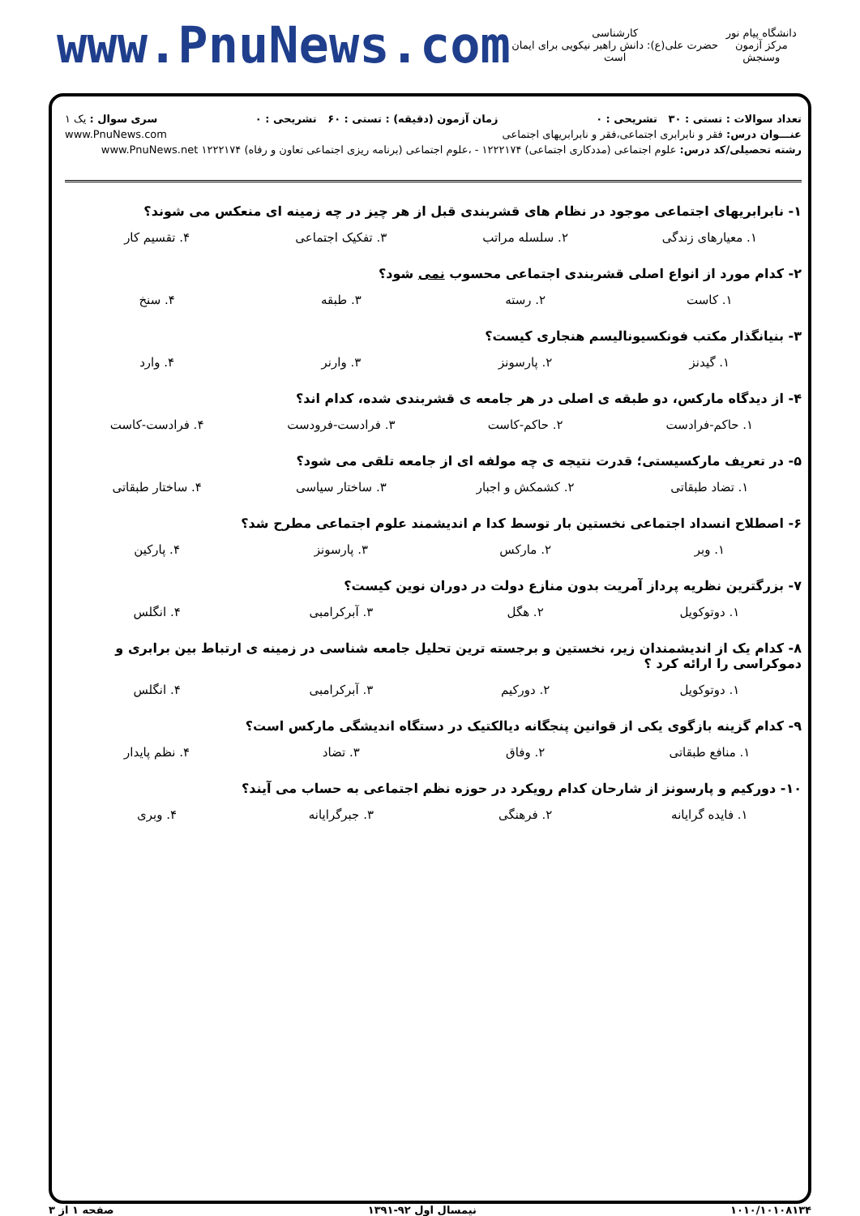www.PnuNews.com
کارشناسی
حضرت علی(ع): دانش راهبر نیکویی برای ایمان است
دانشگاه پیام نور
مرکز آزمون وسنجش
تعداد سوالات : تستی : ۳۰ تشریحی : ۰ زمان آزمون (دقیقه) : تستی : ۶۰ تشریحی : ۰ سری سوال : یک ۱
عنـــوان درس: فقر و نابرابری اجتماعی،فقر و نابرابریهای اجتماعی www.PnuNews.com
رشته تحصیلی/کد درس: علوم اجتماعی (مددکاری اجتماعی) ۱۲۲۲۱۷۴ - ،علوم اجتماعی (برنامه ریزی اجتماعی تعاون و رفاه) ۱۲۲۲۱۷۴ www.PnuNews.net
۱- نابرابریهای اجتماعی موجود در نظام های قشربندی قبل از هر چیز در چه زمینه ای منعکس می شوند؟
۱. معیارهای زندگی ۲. سلسله مراتب ۳. تفکیک اجتماعی ۴. تقسیم کار
۲- کدام مورد از انواع اصلی قشربندی اجتماعی محسوب نمی شود؟
۱. کاست ۲. رسته ۳. طبقه ۴. سنخ
۳- بنیانگذار مکتب فونکسیونالیسم هنجاری کیست؟
۱. گیدنز ۲. پارسونز ۳. وارنر ۴. وارد
۴- از دیدگاه مارکس، دو طبقه ی اصلی در هر جامعه ی قشربندی شده، کدام اند؟
۱. حاکم-فرادست ۲. حاکم-کاست ۳. فرادست-فرودست ۴. فرادست-کاست
۵- در تعریف مارکسیستی؛ قدرت نتیجه ی چه مولفه ای از جامعه تلقی می شود؟
۱. تضاد طبقاتی ۲. کشمکش و اجبار ۳. ساختار سیاسی ۴. ساختار طبقاتی
۶- اصطلاح انسداد اجتماعی نخستین بار توسط کدا م اندیشمند علوم اجتماعی مطرح شد؟
۱. وبر ۲. مارکس ۳. پارسونز ۴. پارکین
۷- بزرگترین نظریه پرداز آمریت بدون منازع دولت در دوران نوین کیست؟
۱. دوتوکویل ۲. هگل ۳. آبرکرامبی ۴. انگلس
۸- کدام یک از اندیشمندان زیر، نخستین و برجسته ترین تحلیل جامعه شناسی در زمینه ی ارتباط بین برابری و دموکراسی را ارائه کرد ؟
۱. دوتوکویل ۲. دورکیم ۳. آبرکرامبی ۴. انگلس
۹- کدام گزینه بازگوی یکی از قوانین پنجگانه دیالکتیک در دستگاه اندیشگی مارکس است؟
۱. منافع طبقاتی ۲. وفاق ۳. تضاد ۴. نظم پایدار
۱۰- دورکیم و پارسونز از شارحان کدام رویکرد در حوزه نظم اجتماعی به حساب می آیند؟
۱. فایده گرایانه ۲. فرهنگی ۳. جبرگرایانه ۴. وبری
۱۰۱۰/۱۰۱۰۸۱۳۴ نیمسال اول ۹۲-۱۳۹۱ صفحه ۱ از ۳